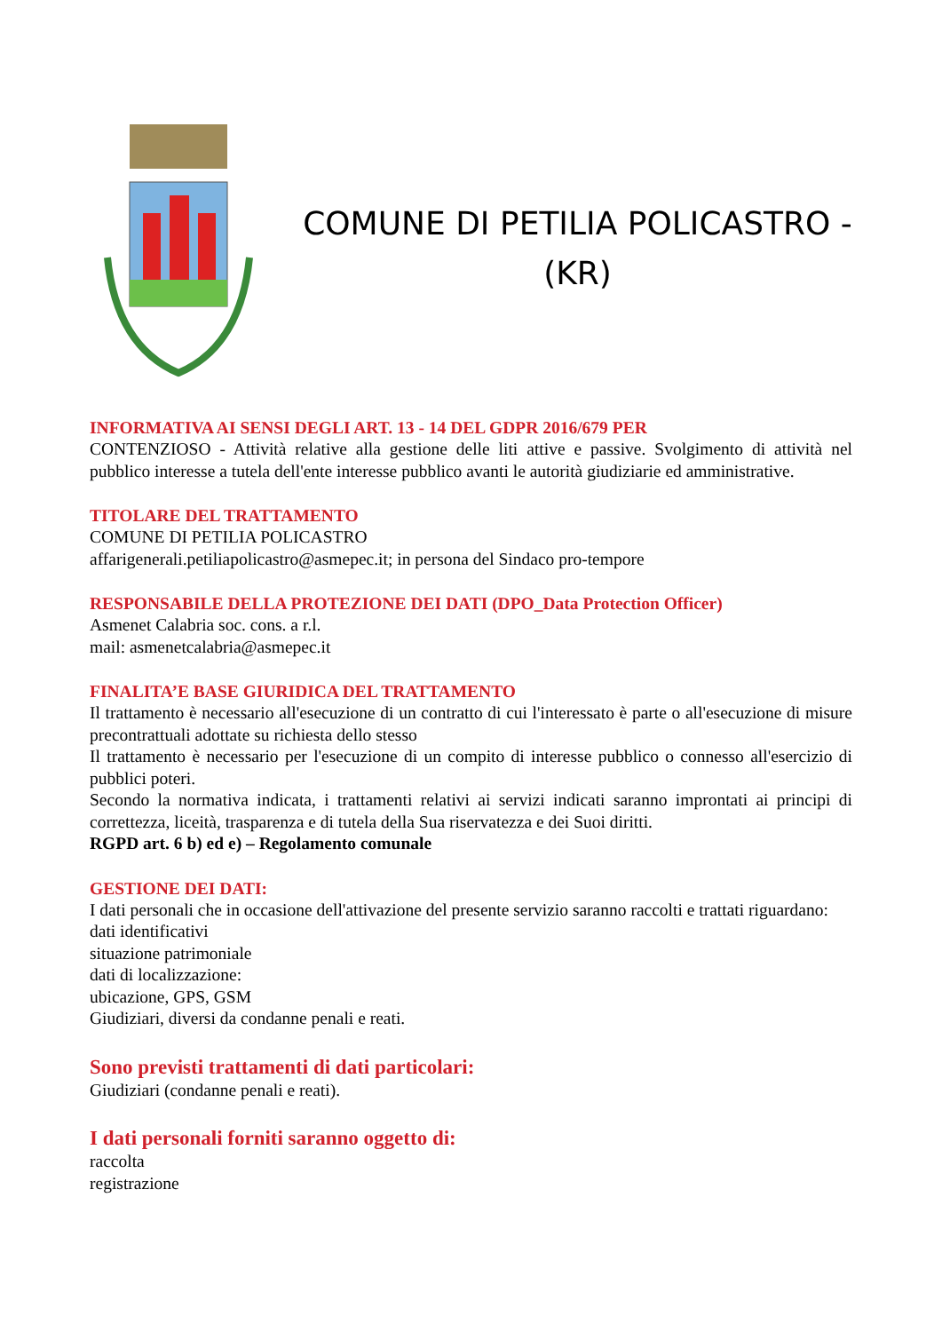COMUNE DI PETILIA POLICASTRO -
(KR)
INFORMATIVA AI SENSI DEGLI ART. 13 - 14 DEL GDPR 2016/679 PER
CONTENZIOSO - Attività relative alla gestione delle liti attive e passive. Svolgimento di attività nel pubblico interesse a tutela dell'ente interesse pubblico avanti le autorità giudiziarie ed amministrative.
TITOLARE DEL TRATTAMENTO
COMUNE DI PETILIA POLICASTRO
affarigenerali.petiliapolicastro@asmepec.it; in persona del Sindaco pro-tempore
RESPONSABILE DELLA PROTEZIONE DEI DATI (DPO_Data Protection Officer)
Asmenet Calabria soc. cons. a r.l.
mail: asmenetcalabria@asmepec.it
FINALITA’E BASE GIURIDICA DEL TRATTAMENTO
Il trattamento è necessario all'esecuzione di un contratto di cui l'interessato è parte o all'esecuzione di misure precontrattuali adottate su richiesta dello stesso
Il trattamento è necessario per l'esecuzione di un compito di interesse pubblico o connesso all'esercizio di pubblici poteri.
Secondo la normativa indicata, i trattamenti relativi ai servizi indicati saranno improntati ai principi di correttezza, liceità, trasparenza e di tutela della Sua riservatezza e dei Suoi diritti.
RGPD art. 6 b) ed e) – Regolamento comunale
GESTIONE DEI DATI:
I dati personali che in occasione dell'attivazione del presente servizio saranno raccolti e trattati riguardano:
dati identificativi
situazione patrimoniale
dati di localizzazione:
ubicazione, GPS, GSM
Giudiziari, diversi da condanne penali e reati.
Sono previsti trattamenti di dati particolari:
Giudiziari (condanne penali e reati).
I dati personali forniti saranno oggetto di:
raccolta
registrazione